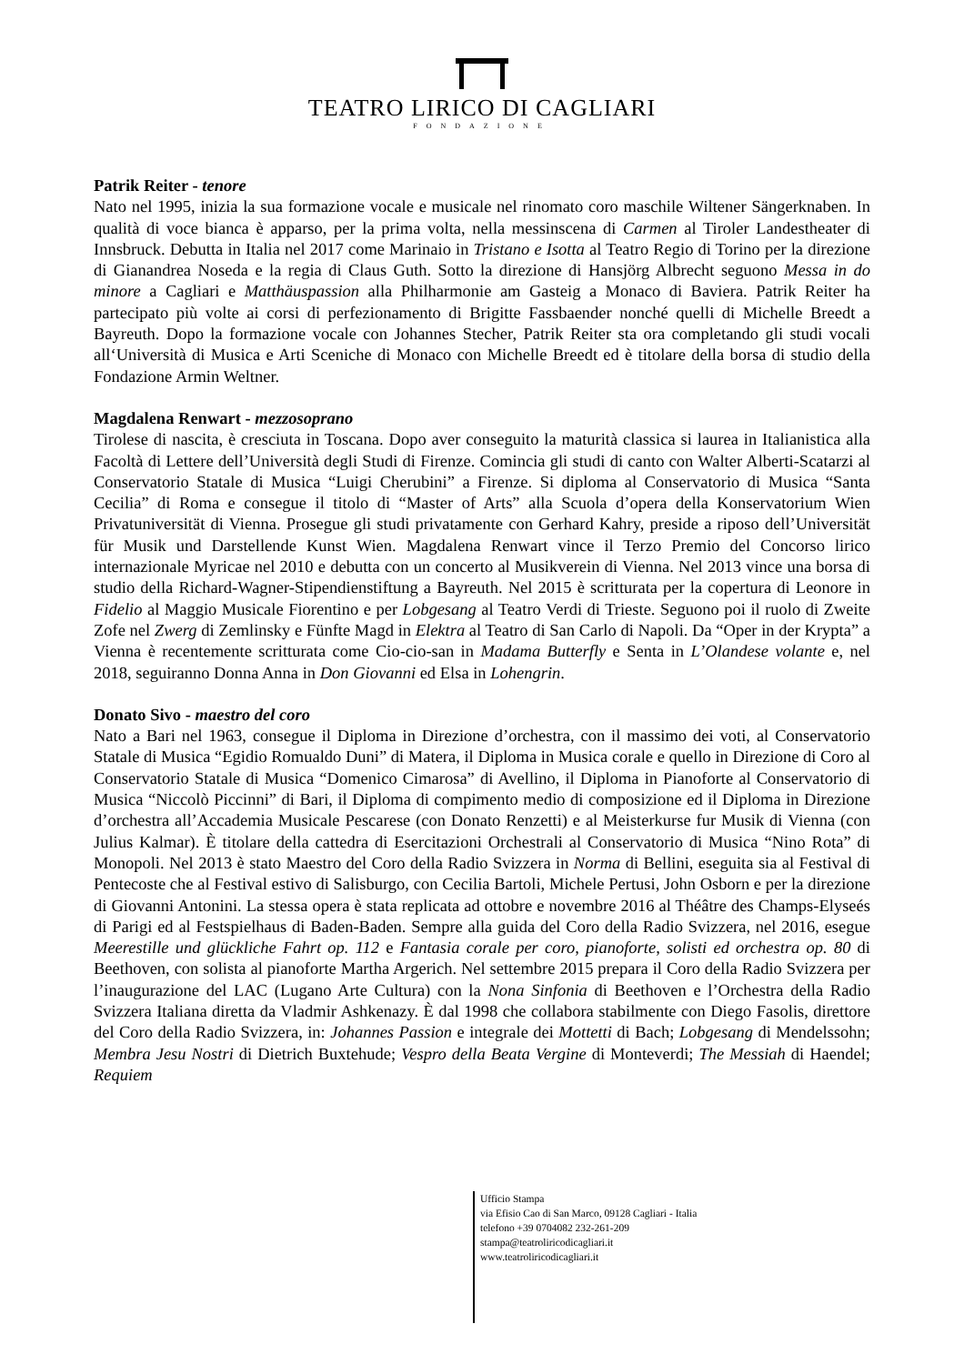TEATRO LIRICO DI CAGLIARI
FONDAZIONE
Patrik Reiter - tenore
Nato nel 1995, inizia la sua formazione vocale e musicale nel rinomato coro maschile Wiltener Sängerknaben. In qualità di voce bianca è apparso, per la prima volta, nella messinscena di Carmen al Tiroler Landestheater di Innsbruck. Debutta in Italia nel 2017 come Marinaio in Tristano e Isotta al Teatro Regio di Torino per la direzione di Gianandrea Noseda e la regia di Claus Guth. Sotto la direzione di Hansjörg Albrecht seguono Messa in do minore a Cagliari e Matthäuspassion alla Philharmonie am Gasteig a Monaco di Baviera. Patrik Reiter ha partecipato più volte ai corsi di perfezionamento di Brigitte Fassbaender nonché quelli di Michelle Breedt a Bayreuth. Dopo la formazione vocale con Johannes Stecher, Patrik Reiter sta ora completando gli studi vocali all‘Università di Musica e Arti Sceniche di Monaco con Michelle Breedt ed è titolare della borsa di studio della Fondazione Armin Weltner.
Magdalena Renwart - mezzosoprano
Tirolese di nascita, è cresciuta in Toscana. Dopo aver conseguito la maturità classica si laurea in Italianistica alla Facoltà di Lettere dell’Università degli Studi di Firenze. Comincia gli studi di canto con Walter Alberti-Scatarzi al Conservatorio Statale di Musica “Luigi Cherubini” a Firenze. Si diploma al Conservatorio di Musica “Santa Cecilia” di Roma e consegue il titolo di “Master of Arts” alla Scuola d’opera della Konservatorium Wien Privatuniversität di Vienna. Prosegue gli studi privatamente con Gerhard Kahry, preside a riposo dell’Universität für Musik und Darstellende Kunst Wien. Magdalena Renwart vince il Terzo Premio del Concorso lirico internazionale Myricae nel 2010 e debutta con un concerto al Musikverein di Vienna. Nel 2013 vince una borsa di studio della Richard-Wagner-Stipendienstiftung a Bayreuth. Nel 2015 è scritturata per la copertura di Leonore in Fidelio al Maggio Musicale Fiorentino e per Lobgesang al Teatro Verdi di Trieste. Seguono poi il ruolo di Zweite Zofe nel Zwerg di Zemlinsky e Fünfte Magd in Elektra al Teatro di San Carlo di Napoli. Da “Oper in der Krypta” a Vienna è recentemente scritturata come Cio-cio-san in Madama Butterfly e Senta in L’Olandese volante e, nel 2018, seguiranno Donna Anna in Don Giovanni ed Elsa in Lohengrin.
Donato Sivo - maestro del coro
Nato a Bari nel 1963, consegue il Diploma in Direzione d’orchestra, con il massimo dei voti, al Conservatorio Statale di Musica “Egidio Romualdo Duni” di Matera, il Diploma in Musica corale e quello in Direzione di Coro al Conservatorio Statale di Musica “Domenico Cimarosa” di Avellino, il Diploma in Pianoforte al Conservatorio di Musica “Niccolò Piccinni” di Bari, il Diploma di compimento medio di composizione ed il Diploma in Direzione d’orchestra all’Accademia Musicale Pescarese (con Donato Renzetti) e al Meisterkurse fur Musik di Vienna (con Julius Kalmar). È titolare della cattedra di Esercitazioni Orchestrali al Conservatorio di Musica “Nino Rota” di Monopoli. Nel 2013 è stato Maestro del Coro della Radio Svizzera in Norma di Bellini, eseguita sia al Festival di Pentecoste che al Festival estivo di Salisburgo, con Cecilia Bartoli, Michele Pertusi, John Osborn e per la direzione di Giovanni Antonini. La stessa opera è stata replicata ad ottobre e novembre 2016 al Théâtre des Champs-Elyseés di Parigi ed al Festspielhaus di Baden-Baden. Sempre alla guida del Coro della Radio Svizzera, nel 2016, esegue Meerestille und glückliche Fahrt op. 112 e Fantasia corale per coro, pianoforte, solisti ed orchestra op. 80 di Beethoven, con solista al pianoforte Martha Argerich. Nel settembre 2015 prepara il Coro della Radio Svizzera per l’inaugurazione del LAC (Lugano Arte Cultura) con la Nona Sinfonia di Beethoven e l’Orchestra della Radio Svizzera Italiana diretta da Vladmir Ashkenazy. È dal 1998 che collabora stabilmente con Diego Fasolis, direttore del Coro della Radio Svizzera, in: Johannes Passion e integrale dei Mottetti di Bach; Lobgesang di Mendelssohn; Membra Jesu Nostri di Dietrich Buxtehude; Vespro della Beata Vergine di Monteverdi; The Messiah di Haendel; Requiem
Ufficio Stampa
via Efisio Cao di San Marco, 09128 Cagliari - Italia
telefono +39 0704082 232-261-209
stampa@teatroliricodicagliari.it
www.teatroliricodicagliari.it